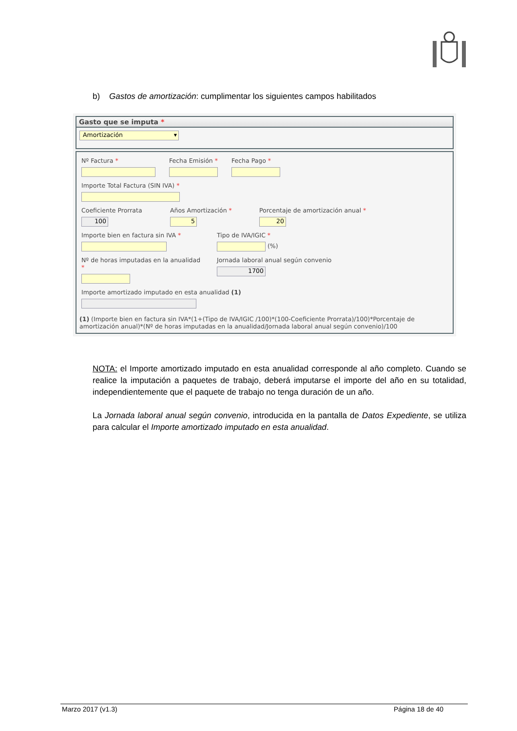b) Gastos de amortización: cumplimentar los siguientes campos habilitados
Gasto que se imputa *
Amortización ▾
Nº Factura * Fecha Emisión * Fecha Pago *
Importe Total Factura (SIN IVA) *
Coeficiente Prorrata
100
Años Amortización *
5
Porcentaje de amortización anual *
20
Importe bien en factura sin IVA * Tipo de IVA/IGIC *
(%)
Nº de horas imputadas en la anualidad *
Jornada laboral anual según convenio
1700
Importe amortizado imputado en esta anualidad (1)
(1) (Importe bien en factura sin IVA*(1+(Tipo de IVA/IGIC /100)*(100-Coeficiente Prorrata)/100)*Porcentaje de amortización anual)*(Nº de horas imputadas en la anualidad/Jornada laboral anual según convenio)/100
NOTA: el Importe amortizado imputado en esta anualidad corresponde al año completo. Cuando se realice la imputación a paquetes de trabajo, deberá imputarse el importe del año en su totalidad, independientemente que el paquete de trabajo no tenga duración de un año.
La Jornada laboral anual según convenio, introducida en la pantalla de Datos Expediente, se utiliza para calcular el Importe amortizado imputado en esta anualidad.
Marzo 2017 (v1.3) Página 18 de 40